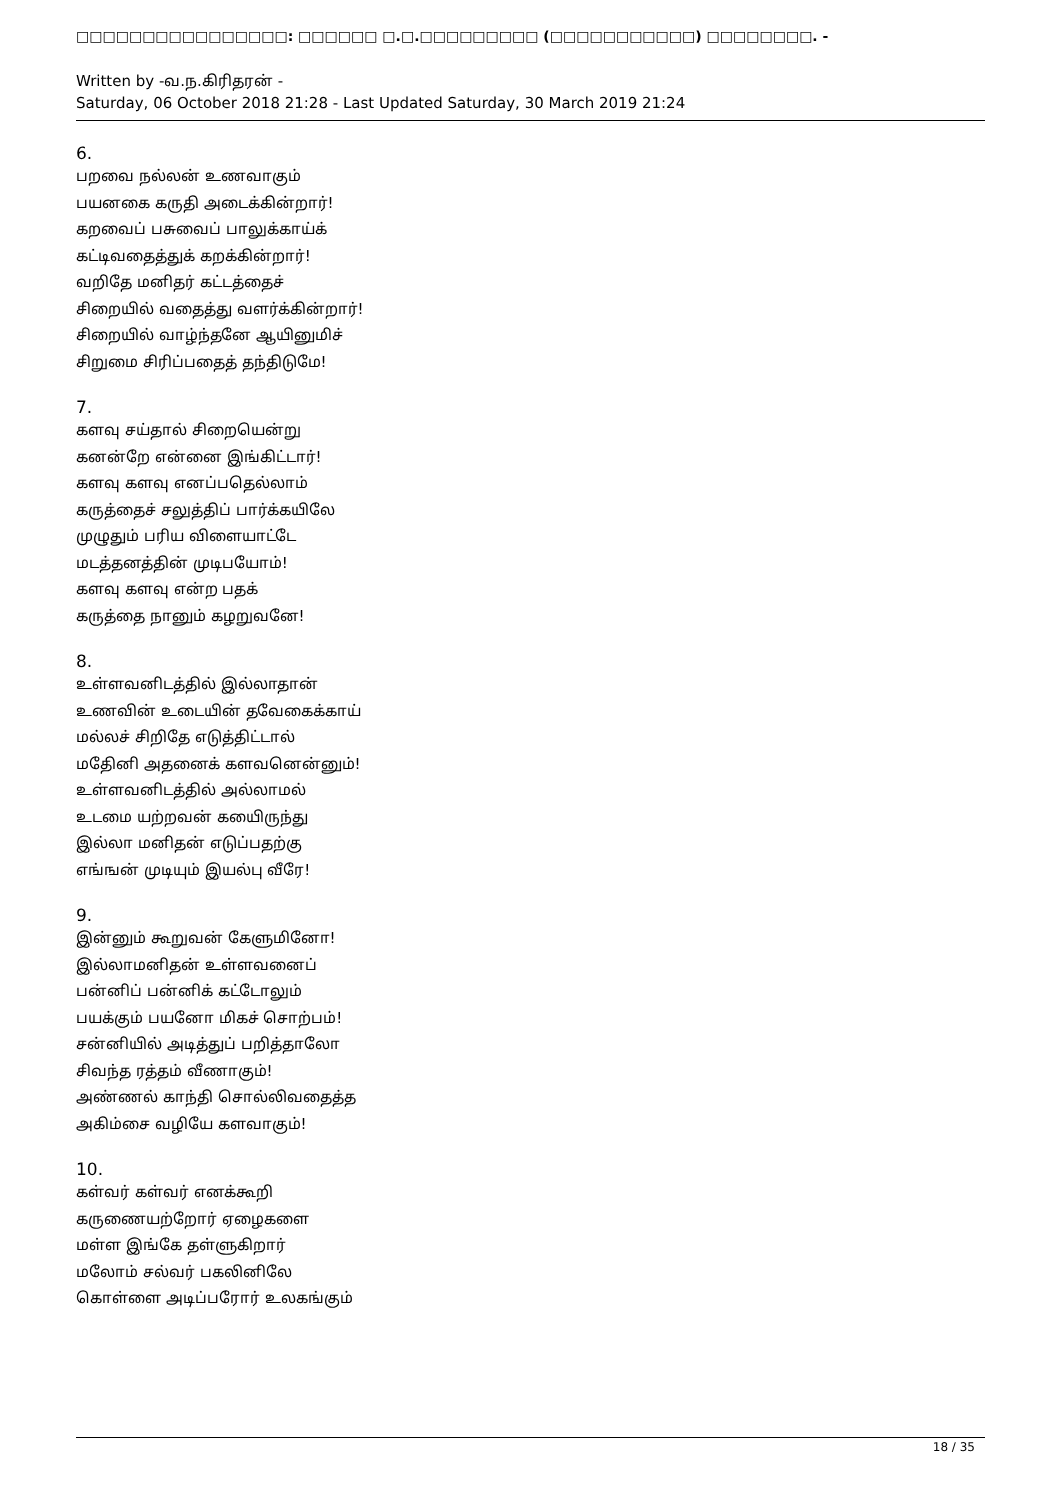□□□□□□□□□□□□□□□□: □□□□□□ □.□.□□□□□□□□□ (□□□□□□□□□□□) □□□□□□□□. -
Written by -வ.ந.கிரிதரன் -
Saturday, 06 October 2018 21:28 - Last Updated Saturday, 30 March 2019 21:24
6.
பறவை நல்லன் உணவாகும்
பயனகை கருதி அடைக்கின்றார்!
கறவைப் பசுவைப் பாலுக்காய்க்
கட்டிவதைத்துக் கறக்கின்றார்!
வறிதே மனிதர் கட்டத்தைச்
சிறையில் வதைத்து வளர்க்கின்றார்!
சிறையில் வாழ்ந்தனே ஆயினுமிச்
சிறுமை சிரிப்பதைத் தந்திடுமே!
7.
களவு சய்தால் சிறையென்று
கனன்றே என்னை இங்கிட்டார்!
களவு களவு எனப்பதெல்லாம்
கருத்தைச் சலுத்திப் பார்க்கயிலே
முழுதும் பரிய விளையாட்டே
மடத்தனத்தின் முடிபயோம்!
களவு களவு என்ற பதக்
கருத்தை நானும் கழறுவனே!
8.
உள்ளவனிடத்தில் இல்லாதான்
உணவின் உடையின் தவேகைக்காய்
மல்லச் சிறிதே எடுத்திட்டால்
மதேினி அதனைக் களவனென்னும்!
உள்ளவனிடத்தில் அல்லாமல்
உடமை யற்றவன் கயைிருந்து
இல்லா மனிதன் எடுப்பதற்கு
எங்ஙன் முடியும் இயல்பு வீரே!
9.
இன்னும் கூறுவன் கேளுமினோ!
இல்லாமனிதன் உள்ளவனைப்
பன்னிப் பன்னிக் கட்டோலும்
பயக்கும் பயனோ மிகச் சொற்பம்!
சன்னியில் அடித்துப் பறித்தாலோ
சிவந்த ரத்தம் வீணாகும்!
அண்ணல் காந்தி சொல்லிவதைத்த
அகிம்சை வழியே களவாகும்!
10.
கள்வர் கள்வர் எனக்கூறி
கருணையற்றோர் ஏழைகளை
மள்ள இங்கே தள்ளுகிறார்
மலோம் சல்வர் பகலினிலே
கொள்ளை அடிப்பரோர் உலகங்கும்
18 / 35